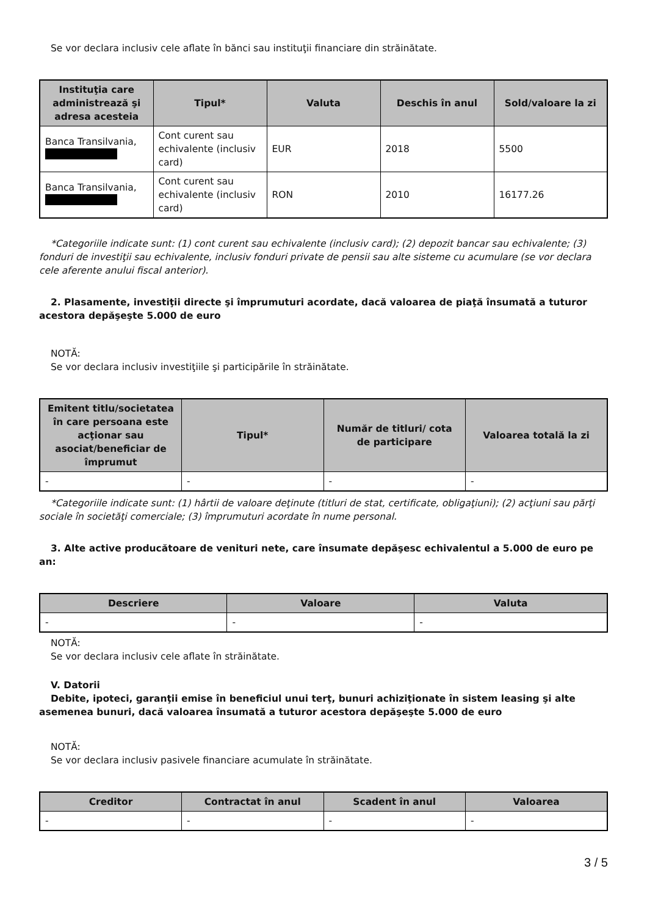Se vor declara inclusiv cele aflate în bănci sau instituţii financiare din străinătate.
| Instituţia care administrează şi adresa acesteia | Tipul* | Valuta | Deschis în anul | Sold/valoare la zi |
| --- | --- | --- | --- | --- |
| Banca Transilvania, | Cont curent sau echivalente (inclusiv card) | EUR | 2018 | 5500 |
| Banca Transilvania, | Cont curent sau echivalente (inclusiv card) | RON | 2010 | 16177.26 |
*Categoriile indicate sunt: (1) cont curent sau echivalente (inclusiv card); (2) depozit bancar sau echivalente; (3) fonduri de investiţii sau echivalente, inclusiv fonduri private de pensii sau alte sisteme cu acumulare (se vor declara cele aferente anului fiscal anterior).
2. Plasamente, investiţii directe şi împrumuturi acordate, dacă valoarea de piaţă însumată a tuturor acestora depăşeşte 5.000 de euro
NOTĂ:
Se vor declara inclusiv investiţiile şi participările în străinătate.
| Emitent titlu/societatea în care persoana este acţionar sau asociat/beneficiar de împrumut | Tipul* | Număr de titluri/ cota de participare | Valoarea totală la zi |
| --- | --- | --- | --- |
| - | - | - | - |
*Categoriile indicate sunt: (1) hârtii de valoare deţinute (titluri de stat, certificate, obligaţiuni); (2) acţiuni sau părţi sociale în societăţi comerciale; (3) împrumuturi acordate în nume personal.
3. Alte active producătoare de venituri nete, care însumate depăşesc echivalentul a 5.000 de euro pe an:
| Descriere | Valoare | Valuta |
| --- | --- | --- |
| - | - | - |
NOTĂ:
Se vor declara inclusiv cele aflate în străinătate.
V. Datorii
Debite, ipoteci, garanţii emise în beneficiul unui terţ, bunuri achiziţionate în sistem leasing şi alte asemenea bunuri, dacă valoarea însumată a tuturor acestora depăşeşte 5.000 de euro
NOTĂ:
Se vor declara inclusiv pasivele financiare acumulate în străinătate.
| Creditor | Contractat în anul | Scadent în anul | Valoarea |
| --- | --- | --- | --- |
| - | - | - | - |
3 / 5